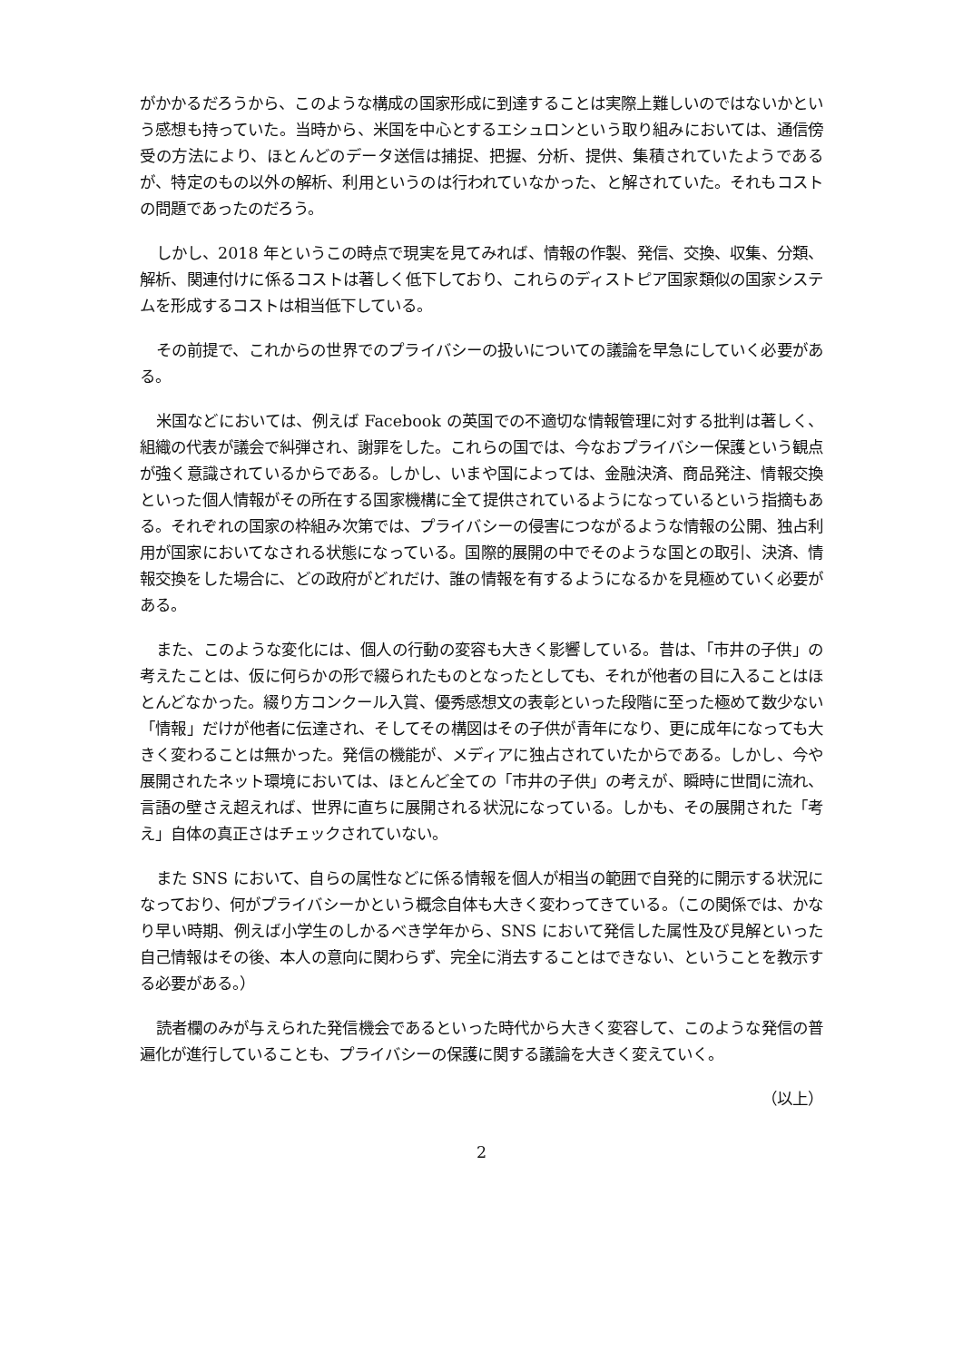がかかるだろうから、このような構成の国家形成に到達することは実際上難しいのではないかという感想も持っていた。当時から、米国を中心とするエシュロンという取り組みにおいては、通信傍受の方法により、ほとんどのデータ送信は捕捉、把握、分析、提供、集積されていたようであるが、特定のもの以外の解析、利用というのは行われていなかった、と解されていた。それもコストの問題であったのだろう。
しかし、2018 年というこの時点で現実を見てみれば、情報の作製、発信、交換、収集、分類、解析、関連付けに係るコストは著しく低下しており、これらのディストピア国家類似の国家システムを形成するコストは相当低下している。
その前提で、これからの世界でのプライバシーの扱いについての議論を早急にしていく必要がある。
米国などにおいては、例えば Facebook の英国での不適切な情報管理に対する批判は著しく、組織の代表が議会で糾弾され、謝罪をした。これらの国では、今なおプライバシー保護という観点が強く意識されているからである。しかし、いまや国によっては、金融決済、商品発注、情報交換といった個人情報がその所在する国家機構に全て提供されているようになっているという指摘もある。それぞれの国家の枠組み次第では、プライバシーの侵害につながるような情報の公開、独占利用が国家においてなされる状態になっている。国際的展開の中でそのような国との取引、決済、情報交換をした場合に、どの政府がどれだけ、誰の情報を有するようになるかを見極めていく必要がある。
また、このような変化には、個人の行動の変容も大きく影響している。昔は、「市井の子供」の考えたことは、仮に何らかの形で綴られたものとなったとしても、それが他者の目に入ることはほとんどなかった。綴り方コンクール入賞、優秀感想文の表彰といった段階に至った極めて数少ない「情報」だけが他者に伝達され、そしてその構図はその子供が青年になり、更に成年になっても大きく変わることは無かった。発信の機能が、メディアに独占されていたからである。しかし、今や展開されたネット環境においては、ほとんど全ての「市井の子供」の考えが、瞬時に世間に流れ、言語の壁さえ超えれば、世界に直ちに展開される状況になっている。しかも、その展開された「考え」自体の真正さはチェックされていない。
また SNS において、自らの属性などに係る情報を個人が相当の範囲で自発的に開示する状況になっており、何がプライバシーかという概念自体も大きく変わってきている。（この関係では、かなり早い時期、例えば小学生のしかるべき学年から、SNS において発信した属性及び見解といった自己情報はその後、本人の意向に関わらず、完全に消去することはできない、ということを教示する必要がある。）
読者欄のみが与えられた発信機会であるといった時代から大きく変容して、このような発信の普遍化が進行していることも、プライバシーの保護に関する議論を大きく変えていく。
（以上）
2